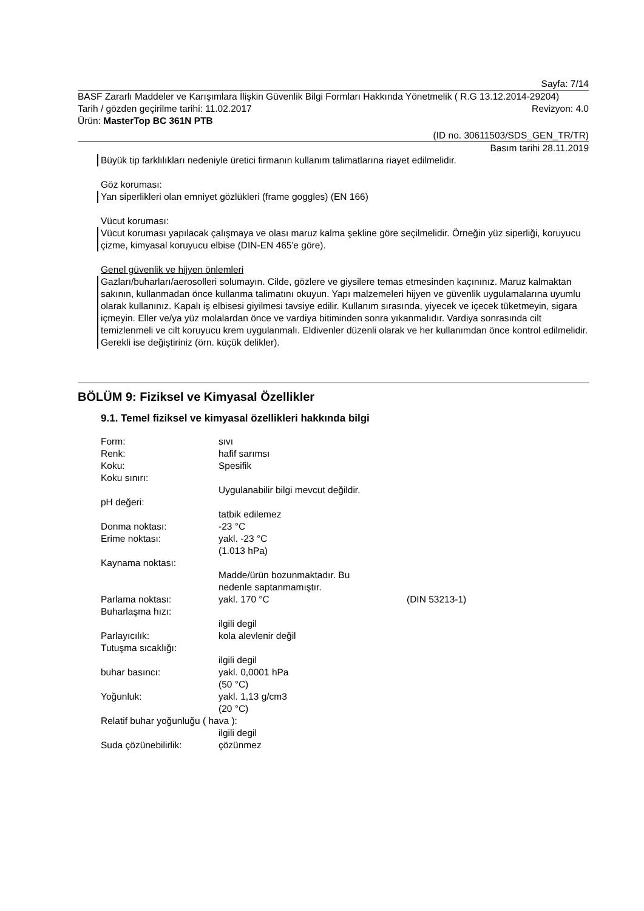Sayfa: 7/14
BASF Zararlı Maddeler ve Karışımlara İlişkin Güvenlik Bilgi Formları Hakkında Yönetmelik ( R.G 13.12.2014-29204)
Tarih / gözden geçirilme tarihi: 11.02.2017 Revizyon: 4.0
Ürün: MasterTop BC 361N PTB
(ID no. 30611503/SDS_GEN_TR/TR)
Basım tarihi 28.11.2019
Büyük tip farklılıkları nedeniyle üretici firmanın kullanım talimatlarına riayet edilmelidir.
Göz koruması:
Yan siperlikleri olan emniyet gözlükleri (frame goggles) (EN 166)
Vücut koruması:
Vücut koruması yapılacak çalışmaya ve olası maruz kalma şekline göre seçilmelidir. Örneğin yüz siperliği, koruyucu çizme, kimyasal koruyucu elbise (DIN-EN 465'e göre).
Genel güvenlik ve hijyen önlemleri
Gazları/buharları/aerosolleri solumayın. Cilde, gözlere ve giysilere temas etmesinden kaçınınız. Maruz kalmaktan sakının, kullanmadan önce kullanma talimatını okuyun. Yapı malzemeleri hijyen ve güvenlik uygulamalarına uyumlu olarak kullanınız. Kapalı iş elbisesi giyilmesi tavsiye edilir. Kullanım sırasında, yiyecek ve içecek tüketmeyin, sigara içmeyin. Eller ve/ya yüz molalardan önce ve vardiya bitiminden sonra yıkanmalıdır. Vardiya sonrasında cilt temizlenmeli ve cilt koruyucu krem uygulanmalı. Eldivenler düzenli olarak ve her kullanımdan önce kontrol edilmelidir. Gerekli ise değiştiriniz (örn. küçük delikler).
BÖLÜM 9: Fiziksel ve Kimyasal Özellikler
9.1. Temel fiziksel ve kimyasal özellikleri hakkında bilgi
| Form: | sıvı | |
| Renk: | hafif sarımsı | |
| Koku: | Spesifik | |
| Koku sınırı: | | |
| | Uygulanabilir bilgi mevcut değildir. | |
| pH değeri: | | |
| | tatbik edilemez | |
| Donma noktası: | -23 °C | |
| Erime noktası: | yakl. -23 °C (1.013 hPa) | |
| Kaynama noktası: | | |
| | Madde/ürün bozunmaktadır. Bu nedenle saptanmamıştır. | |
| Parlama noktası: | yakl. 170 °C | (DIN 53213-1) |
| Buharlaşma hızı: | | |
| | ilgili degil | |
| Parlayıcılık: | kola alevlenir değil | |
| Tutuşma sıcaklığı: | | |
| | ilgili degil | |
| buhar basıncı: | yakl. 0,0001 hPa (50 °C) | |
| Yoğunluk: | yakl. 1,13 g/cm3 (20 °C) | |
| Relatif buhar yoğunluğu ( hava ): | | |
| | ilgili degil | |
| Suda çözünebilirlik: | çözünmez | |